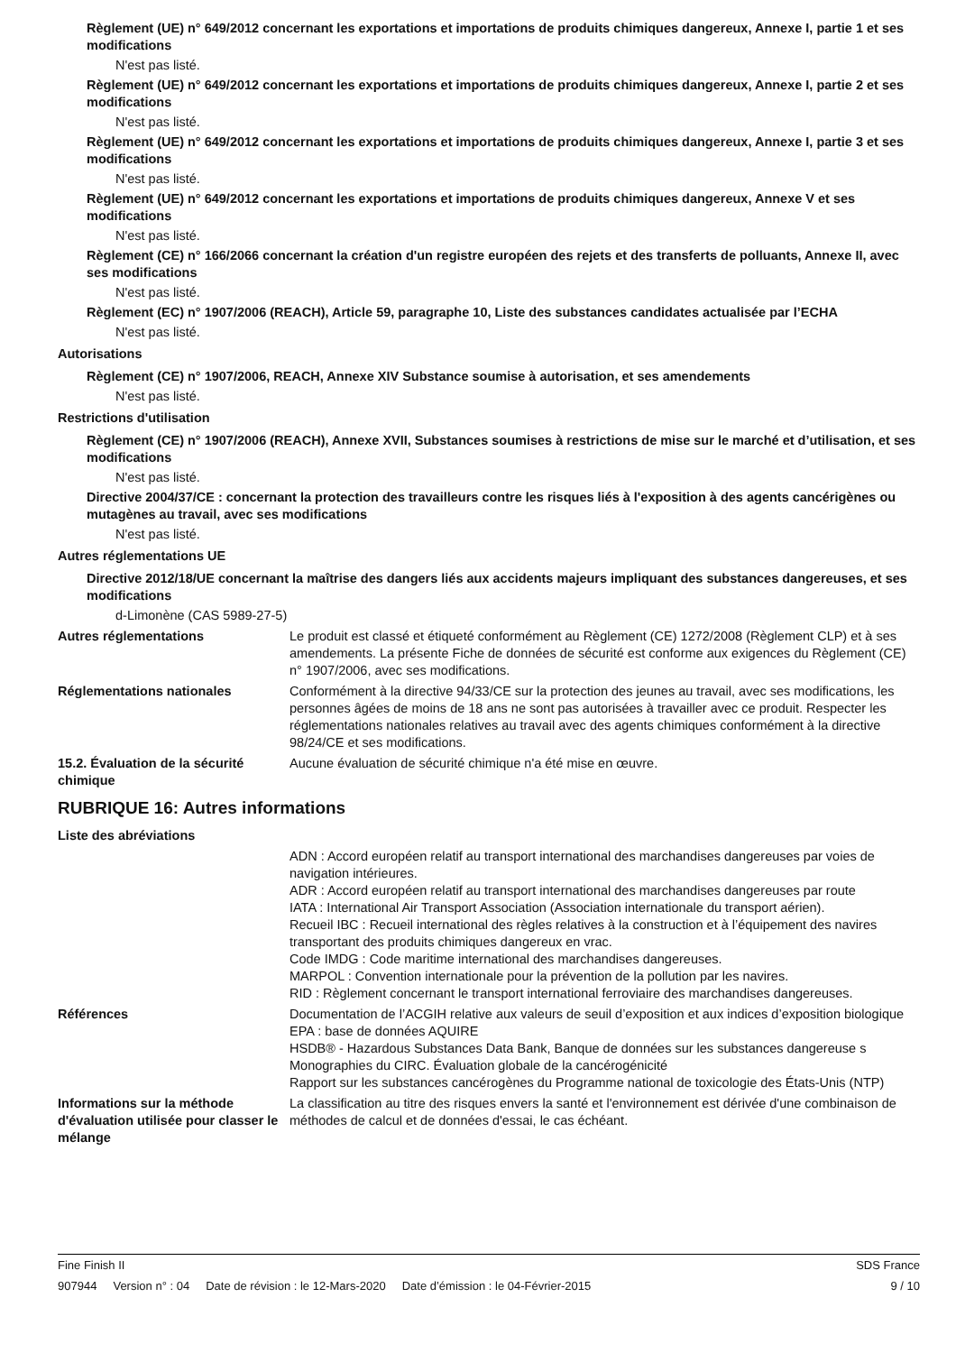Règlement (UE) n° 649/2012 concernant les exportations et importations de produits chimiques dangereux, Annexe I, partie 1 et ses modifications
N'est pas listé.
Règlement (UE) n° 649/2012 concernant les exportations et importations de produits chimiques dangereux, Annexe I, partie 2 et ses modifications
N'est pas listé.
Règlement (UE) n° 649/2012 concernant les exportations et importations de produits chimiques dangereux, Annexe I, partie 3 et ses modifications
N'est pas listé.
Règlement (UE) n° 649/2012 concernant les exportations et importations de produits chimiques dangereux, Annexe V et ses modifications
N'est pas listé.
Règlement (CE) n° 166/2066 concernant la création d'un registre européen des rejets et des transferts de polluants, Annexe II, avec ses modifications
N'est pas listé.
Règlement (EC) n° 1907/2006 (REACH), Article 59, paragraphe 10, Liste des substances candidates actualisée par l’ECHA
N'est pas listé.
Autorisations
Règlement (CE) n° 1907/2006, REACH, Annexe XIV Substance soumise à autorisation, et ses amendements
N'est pas listé.
Restrictions d'utilisation
Règlement (CE) n° 1907/2006 (REACH), Annexe XVII, Substances soumises à restrictions de mise sur le marché et d’utilisation, et ses modifications
N'est pas listé.
Directive 2004/37/CE : concernant la protection des travailleurs contre les risques liés à l'exposition à des agents cancérigènes ou mutagènes au travail, avec ses modifications
N'est pas listé.
Autres réglementations UE
Directive 2012/18/UE concernant la maîtrise des dangers liés aux accidents majeurs impliquant des substances dangereuses, et ses modifications
d-Limonène (CAS 5989-27-5)
Autres réglementations Le produit est classé et étiqueté conformément au Règlement (CE) 1272/2008 (Règlement CLP) et à ses amendements. La présente Fiche de données de sécurité est conforme aux exigences du Règlement (CE) n° 1907/2006, avec ses modifications.
Réglementations nationales Conformément à la directive 94/33/CE sur la protection des jeunes au travail, avec ses modifications, les personnes âgées de moins de 18 ans ne sont pas autorisées à travailler avec ce produit. Respecter les réglementations nationales relatives au travail avec des agents chimiques conformément à la directive 98/24/CE et ses modifications.
15.2. Évaluation de la sécurité chimique
Aucune évaluation de sécurité chimique n'a été mise en œuvre.
RUBRIQUE 16: Autres informations
Liste des abréviations
ADN : Accord européen relatif au transport international des marchandises dangereuses par voies de navigation intérieures.
ADR : Accord européen relatif au transport international des marchandises dangereuses par route
IATA : International Air Transport Association (Association internationale du transport aérien).
Recueil IBC : Recueil international des règles relatives à la construction et à l’équipement des navires transportant des produits chimiques dangereux en vrac.
Code IMDG : Code maritime international des marchandises dangereuses.
MARPOL : Convention internationale pour la prévention de la pollution par les navires.
RID : Règlement concernant le transport international ferroviaire des marchandises dangereuses.
Références Documentation de l’ACGIH relative aux valeurs de seuil d’exposition et aux indices d’exposition biologique
EPA : base de données AQUIRE
HSDB® - Hazardous Substances Data Bank, Banque de données sur les substances dangereuse s Monographies du CIRC. Évaluation globale de la cancérogénicité
Rapport sur les substances cancérogènes du Programme national de toxicologie des États-Unis (NTP)
Informations sur la méthode d'évaluation utilisée pour classer le mélange
La classification au titre des risques envers la santé et l'environnement est dérivée d'une combinaison de méthodes de calcul et de données d'essai, le cas échéant.
Fine Finish II SDS France
907944 Version n° : 04 Date de révision : le 12-Mars-2020 Date d’émission : le 04-Février-2015 9 / 10